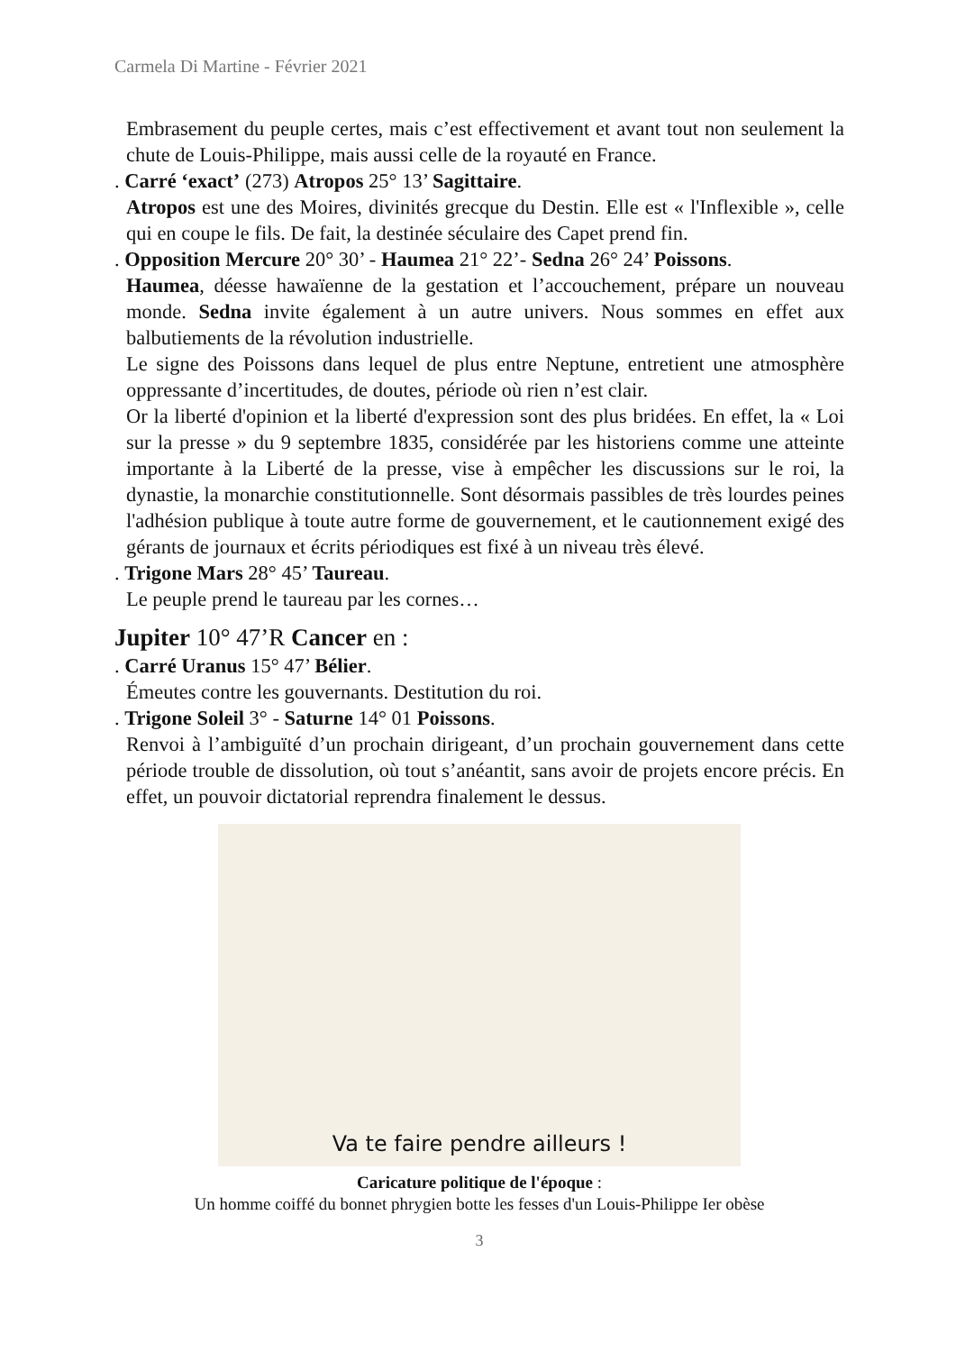Carmela Di Martine - Février 2021
Embrasement du peuple certes, mais c’est effectivement et avant tout non seulement la chute de Louis-Philippe, mais aussi celle de la royauté en France.
. Carré ‘exact’ (273) Atropos 25° 13’ Sagittaire.
Atropos est une des Moires, divinités grecque du Destin. Elle est « l'Inflexible », celle qui en coupe le fils. De fait, la destinée séculaire des Capet prend fin.
. Opposition Mercure 20° 30’ - Haumea 21° 22’- Sedna 26° 24’ Poissons.
Haumea, déesse hawaïenne de la gestation et l’accouchement, prépare un nouveau monde. Sedna invite également à un autre univers. Nous sommes en effet aux balbutiements de la révolution industrielle.
Le signe des Poissons dans lequel de plus entre Neptune, entretient une atmosphère oppressante d’incertitudes, de doutes, période où rien n’est clair.
Or la liberté d'opinion et la liberté d'expression sont des plus bridées. En effet, la « Loi sur la presse » du 9 septembre 1835, considérée par les historiens comme une atteinte importante à la Liberté de la presse, vise à empêcher les discussions sur le roi, la dynastie, la monarchie constitutionnelle. Sont désormais passibles de très lourdes peines l'adhésion publique à toute autre forme de gouvernement, et le cautionnement exigé des gérants de journaux et écrits périodiques est fixé à un niveau très élevé.
. Trigone Mars 28° 45’ Taureau.
Le peuple prend le taureau par les cornes…
Jupiter 10° 47’R Cancer en :
. Carré Uranus 15° 47’ Bélier.
Émeutes contre les gouvernants. Destitution du roi.
. Trigone Soleil 3° - Saturne 14° 01 Poissons.
Renvoi à l’ambiguïté d’un prochain dirigeant, d’un prochain gouvernement dans cette période trouble de dissolution, où tout s’anéantit, sans avoir de projets encore précis. En effet, un pouvoir dictatorial reprendra finalement le dessus.
Va te faire pendre ailleurs !
Caricature politique de l'époque :
Un homme coiffé du bonnet phrygien botte les fesses d'un Louis-Philippe Ier obèse
3